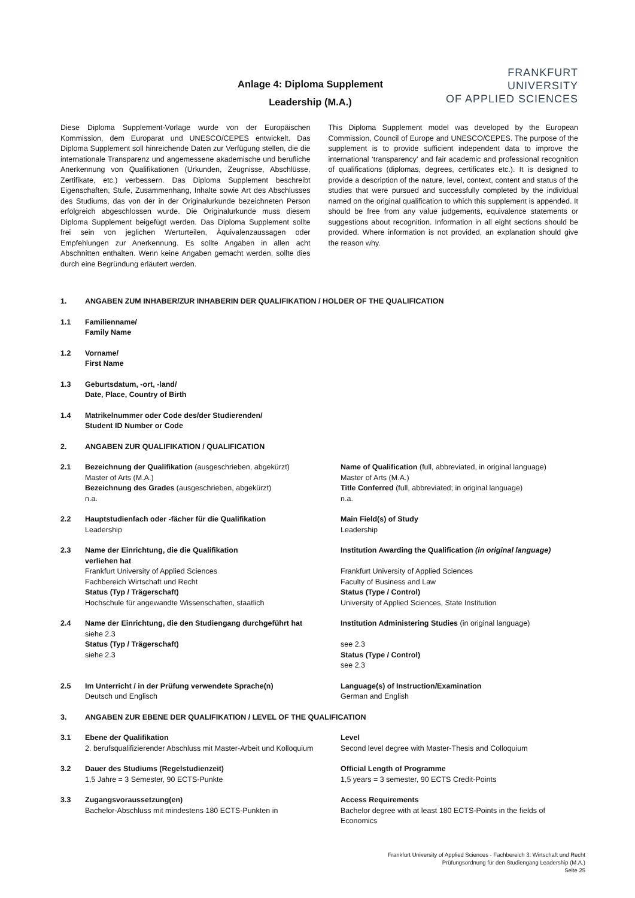Anlage 4: Diploma Supplement
Leadership (M.A.)
FRANKFURT
UNIVERSITY
OF APPLIED SCIENCES
Diese Diploma Supplement-Vorlage wurde von der Europäischen Kommission, dem Europarat und UNESCO/CEPES entwickelt. Das Diploma Supplement soll hinreichende Daten zur Verfügung stellen, die die internationale Transparenz und angemessene akademische und berufliche Anerkennung von Qualifikationen (Urkunden, Zeugnisse, Abschlüsse, Zertifikate, etc.) verbessern. Das Diploma Supplement beschreibt Eigenschaften, Stufe, Zusammenhang, Inhalte sowie Art des Abschlusses des Studiums, das von der in der Originalurkunde bezeichneten Person erfolgreich abgeschlossen wurde. Die Originalurkunde muss diesem Diploma Supplement beigefügt werden. Das Diploma Supplement sollte frei sein von jeglichen Werturteilen, Äquivalenzaussagen oder Empfehlungen zur Anerkennung. Es sollte Angaben in allen acht Abschnitten enthalten. Wenn keine Angaben gemacht werden, sollte dies durch eine Begründung erläutert werden.
This Diploma Supplement model was developed by the European Commission, Council of Europe and UNESCO/CEPES. The purpose of the supplement is to provide sufficient independent data to improve the international ‘transparency’ and fair academic and professional recognition of qualifications (diplomas, degrees, certificates etc.). It is designed to provide a description of the nature, level, context, content and status of the studies that were pursued and successfully completed by the individual named on the original qualification to which this supplement is appended. It should be free from any value judgements, equivalence statements or suggestions about recognition. Information in all eight sections should be provided. Where information is not provided, an explanation should give the reason why.
1. ANGABEN ZUM INHABER/ZUR INHABERIN DER QUALIFIKATION / HOLDER OF THE QUALIFICATION
1.1 Familienname/
Family Name
1.2 Vorname/
First Name
1.3 Geburtsdatum, -ort, -land/
Date, Place, Country of Birth
1.4 Matrikelnummer oder Code des/der Studierenden/
Student ID Number or Code
2. ANGABEN ZUR QUALIFIKATION / QUALIFICATION
2.1 Bezeichnung der Qualifikation (ausgeschrieben, abgekürzt)
Master of Arts (M.A.)
Bezeichnung des Grades (ausgeschrieben, abgekürzt)
n.a.
Name of Qualification (full, abbreviated, in original language)
Master of Arts (M.A.)
Title Conferred (full, abbreviated; in original language)
n.a.
2.2 Hauptstudienfach oder -fächer für die Qualifikation
Leadership
Main Field(s) of Study
Leadership
2.3 Name der Einrichtung, die die Qualifikation
verliehen hat
Frankfurt University of Applied Sciences
Fachbereich Wirtschaft und Recht
Status (Typ / Trägerschaft)
Hochschule für angewandte Wissenschaften, staatlich
Institution Awarding the Qualification (in original language)
Frankfurt University of Applied Sciences
Faculty of Business and Law
Status (Type / Control)
University of Applied Sciences, State Institution
2.4 Name der Einrichtung, die den Studiengang durchgeführt hat
siehe 2.3
Status (Typ / Trägerschaft)
siehe 2.3
Institution Administering Studies (in original language)
see 2.3
Status (Type / Control)
see 2.3
2.5 Im Unterricht / in der Prüfung verwendete Sprache(n)
Deutsch und Englisch
Language(s) of Instruction/Examination
German and English
3. ANGABEN ZUR EBENE DER QUALIFIKATION / LEVEL OF THE QUALIFICATION
3.1 Ebene der Qualifikation
2. berufsqualifizierender Abschluss mit Master-Arbeit und Kolloquium
Level
Second level degree with Master-Thesis and Colloquium
3.2 Dauer des Studiums (Regelstudienzeit)
1,5 Jahre = 3 Semester, 90 ECTS-Punkte
Official Length of Programme
1,5 years = 3 semester, 90 ECTS Credit-Points
3.3 Zugangsvoraussetzung(en)
Bachelor-Abschluss mit mindestens 180 ECTS-Punkten in
Access Requirements
Bachelor degree with at least 180 ECTS-Points in the fields of Economics
Frankfurt University of Applied Sciences - Fachbereich 3: Wirtschaft und Recht
Prüfungsordnung für den Studiengang Leadership (M.A.)
Seite 25